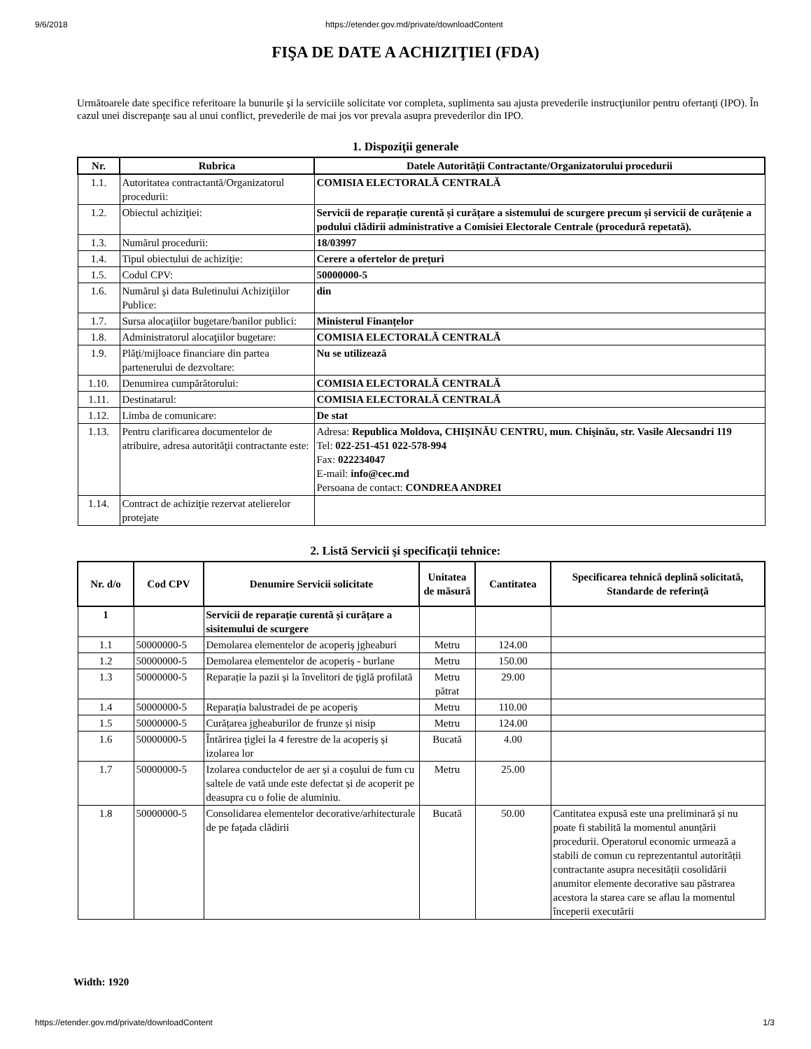9/6/2018 https://etender.gov.md/private/downloadContent
FIŞA DE DATE A ACHIZIŢIEI (FDA)
Următoarele date specifice referitoare la bunurile şi la serviciile solicitate vor completa, suplimenta sau ajusta prevederile instrucţiunilor pentru ofertanţi (IPO). În cazul unei discrepanţe sau al unui conflict, prevederile de mai jos vor prevala asupra prevederilor din IPO.
1. Dispoziţii generale
| Nr. | Rubrica | Datele Autorităţii Contractante/Organizatorului procedurii |
| --- | --- | --- |
| 1.1. | Autoritatea contractantă/Organizatorul procedurii: | COMISIA ELECTORALĂ CENTRALĂ |
| 1.2. | Obiectul achiziţiei: | Servicii de reparație curentă și curățare a sistemului de scurgere precum și servicii de curățenie a podului clădirii administrative a Comisiei Electorale Centrale (procedură repetată). |
| 1.3. | Numărul procedurii: | 18/03997 |
| 1.4. | Tipul obiectului de achiziţie: | Cerere a ofertelor de preţuri |
| 1.5. | Codul CPV: | 50000000-5 |
| 1.6. | Numărul şi data Buletinului Achiziţiilor Publice: | din |
| 1.7. | Sursa alocaţiilor bugetare/banilor publici: | Ministerul Finanțelor |
| 1.8. | Administratorul alocaţiilor bugetare: | COMISIA ELECTORALĂ CENTRALĂ |
| 1.9. | Plăţi/mijloace financiare din partea partenerului de dezvoltare: | Nu se utilizează |
| 1.10. | Denumirea cumpărătorului: | COMISIA ELECTORALĂ CENTRALĂ |
| 1.11. | Destinatarul: | COMISIA ELECTORALĂ CENTRALĂ |
| 1.12. | Limba de comunicare: | De stat |
| 1.13. | Pentru clarificarea documentelor de atribuire, adresa autorităţii contractante este: | Adresa: Republica Moldova, CHIŞINĂU CENTRU, mun. Chişinău, str. Vasile Alecsandri 119 Tel: 022-251-451 022-578-994 Fax: 022234047 E-mail: info@cec.md Persoana de contact: CONDREA ANDREI |
| 1.14. | Contract de achiziţie rezervat atelierelor protejate | |
2. Listă Servicii şi specificaţii tehnice:
| Nr. d/o | Cod CPV | Denumire Servicii solicitate | Unitatea de măsură | Cantitatea | Specificarea tehnică deplină solicitată, Standarde de referinţă |
| --- | --- | --- | --- | --- | --- |
| 1 | | Servicii de reparație curentă și curățare a sisitemului de scurgere | | | |
| 1.1 | 50000000-5 | Demolarea elementelor de acoperiș jgheaburi | Metru | 124.00 | |
| 1.2 | 50000000-5 | Demolarea elementelor de acoperiș - burlane | Metru | 150.00 | |
| 1.3 | 50000000-5 | Reparație la pazii și la învelitori de ţiglă profilată | Metru pătrat | 29.00 | |
| 1.4 | 50000000-5 | Reparația balustradei de pe acoperiș | Metru | 110.00 | |
| 1.5 | 50000000-5 | Curățarea jgheaburilor de frunze și nisip | Metru | 124.00 | |
| 1.6 | 50000000-5 | Întărirea ţiglei la 4 ferestre de la acoperiș și izolarea lor | Bucată | 4.00 | |
| 1.7 | 50000000-5 | Izolarea conductelor de aer și a coșului de fum cu saltele de vată unde este defectat și de acoperit pe deasupra cu o folie de aluminiu. | Metru | 25.00 | |
| 1.8 | 50000000-5 | Consolidarea elementelor decorative/arhitecturale de pe faţada clădirii | Bucată | 50.00 | Cantitatea expusă este una preliminară și nu poate fi stabilită la momentul anunțării procedurii. Operatorul economic urmează a stabili de comun cu reprezentantul autorității contractante asupra necesității cosolidării anumitor elemente decorative sau păstrarea acestora la starea care se aflau la momentul începerii executării |
Width: 1920
https://etender.gov.md/private/downloadContent 1/3